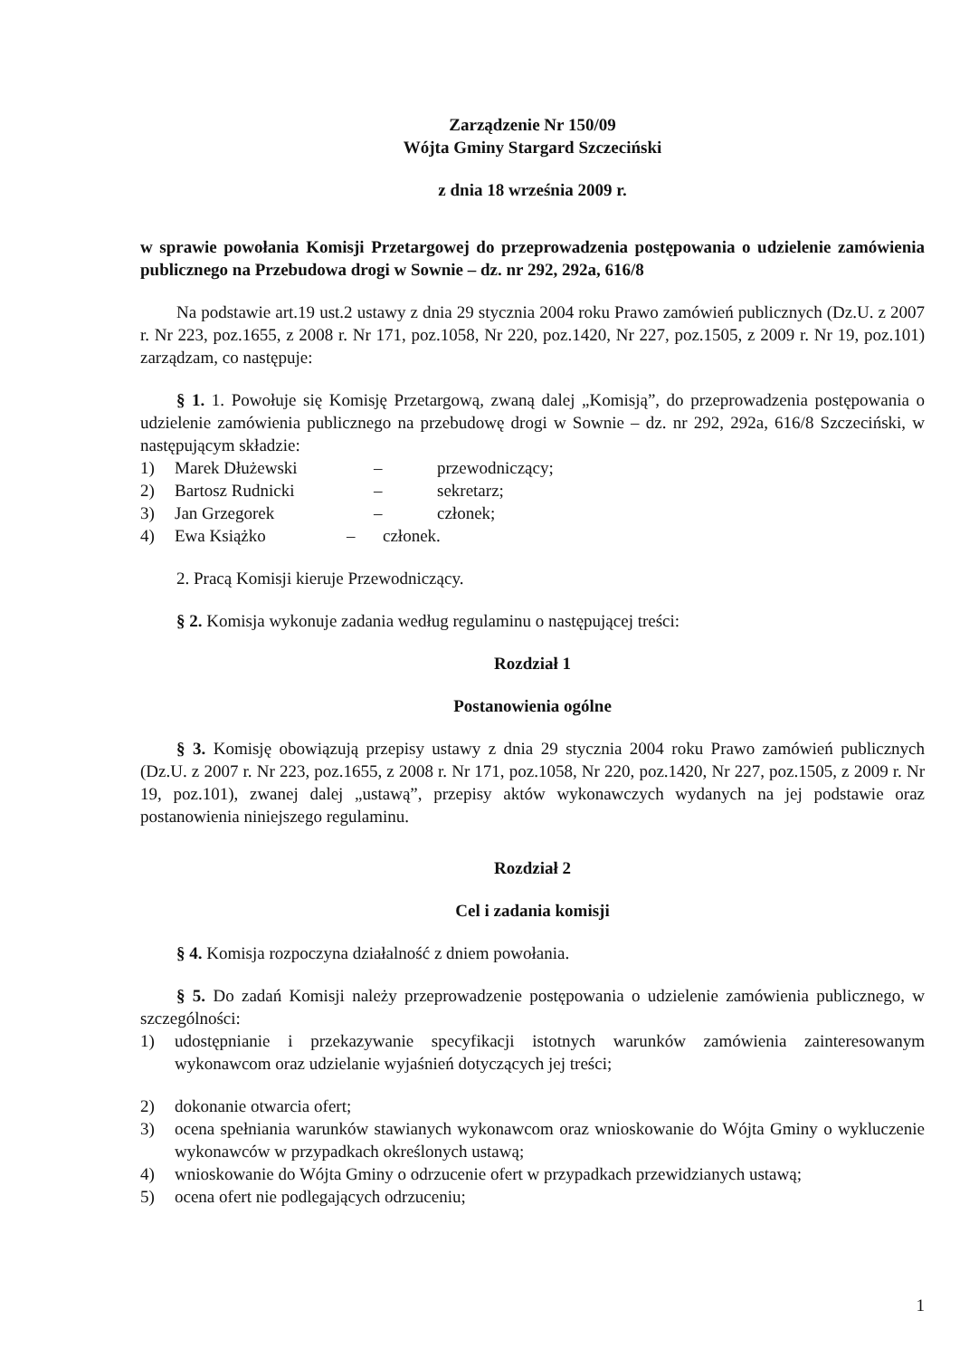Zarządzenie Nr 150/09
Wójta Gminy Stargard Szczeciński
z dnia 18 września 2009 r.
w sprawie powołania Komisji Przetargowej do przeprowadzenia postępowania o udzielenie zamówienia publicznego na Przebudowa drogi w Sownie – dz. nr 292, 292a, 616/8
Na podstawie art.19 ust.2 ustawy z dnia 29 stycznia 2004 roku Prawo zamówień publicznych (Dz.U. z 2007 r. Nr 223, poz.1655, z 2008 r. Nr 171, poz.1058, Nr 220, poz.1420, Nr 227, poz.1505, z 2009 r. Nr 19, poz.101) zarządzam, co następuje:
§ 1. 1. Powołuje się Komisję Przetargową, zwaną dalej „Komisją”, do przeprowadzenia postępowania o udzielenie zamówienia publicznego na przebudowę drogi w Sownie – dz. nr 292, 292a, 616/8 Szczeciński, w następującym składzie:
1) Marek Dłużewski – przewodniczący;
2) Bartosz Rudnicki – sekretarz;
3) Jan Grzegorek – członek;
4) Ewa Książko – członek.
2. Pracą Komisji kieruje Przewodniczący.
§ 2. Komisja wykonuje zadania według regulaminu o następującej treści:
Rozdział 1
Postanowienia ogólne
§ 3. Komisję obowiązują przepisy ustawy z dnia 29 stycznia 2004 roku Prawo zamówień publicznych (Dz.U. z 2007 r. Nr 223, poz.1655, z 2008 r. Nr 171, poz.1058, Nr 220, poz.1420, Nr 227, poz.1505, z 2009 r. Nr 19, poz.101), zwanej dalej „ustawą”, przepisy aktów wykonawczych wydanych na jej podstawie oraz postanowienia niniejszego regulaminu.
Rozdział 2
Cel i zadania komisji
§ 4. Komisja rozpoczyna działalność z dniem powołania.
§ 5. Do zadań Komisji należy przeprowadzenie postępowania o udzielenie zamówienia publicznego, w szczególności:
1) udostępnianie i przekazywanie specyfikacji istotnych warunków zamówienia zainteresowanym wykonawcom oraz udzielanie wyjaśnień dotyczących jej treści;
2) dokonanie otwarcia ofert;
3) ocena spełniania warunków stawianych wykonawcom oraz wnioskowanie do Wójta Gminy o wykluczenie wykonawców w przypadkach określonych ustawą;
4) wnioskowanie do Wójta Gminy o odrzucenie ofert w przypadkach przewidzianych ustawą;
5) ocena ofert nie podlegających odrzuceniu;
1